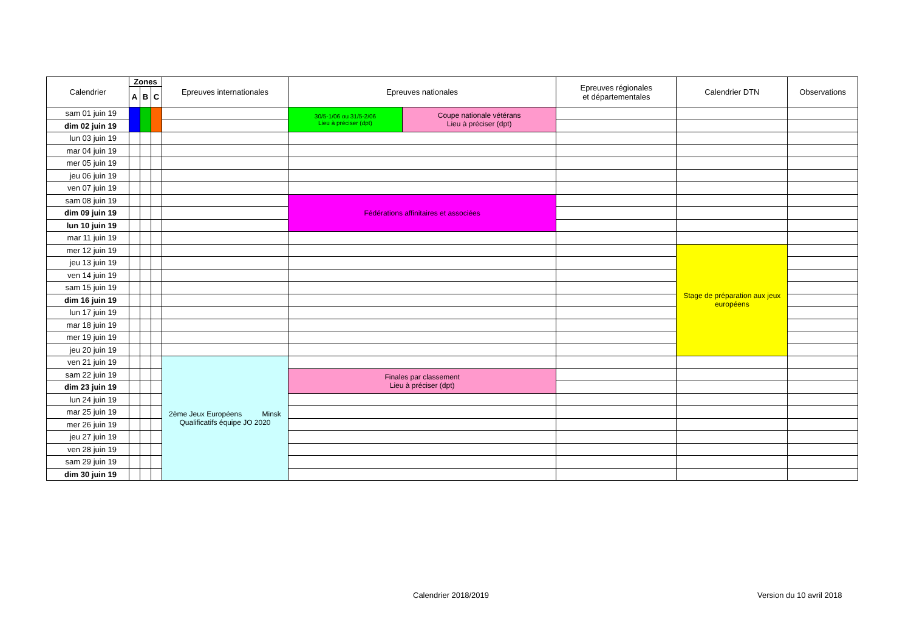| Calendrier | Zones | | | Epreuves internationales | Epreuves nationales | | Epreuves régionales et départementales | Calendrier DTN | Observations |
| --- | --- | --- | --- | --- | --- | --- | --- | --- | --- |
| | A | B | C | | | | | | |
| sam 01 juin 19 | | | | | 30/5-1/06 ou 31/5-2/06 Lieu à préciser (dpt) | Coupe nationale vétérans Lieu à préciser (dpt) | | | |
| dim 02 juin 19 | | | | | | | | | |
| lun 03 juin 19 | | | | | | | | | |
| mar 04 juin 19 | | | | | | | | | |
| mer 05 juin 19 | | | | | | | | | |
| jeu 06 juin 19 | | | | | | | | | |
| ven 07 juin 19 | | | | | | | | | |
| sam 08 juin 19 | | | | | Fédérations affinitaires et associées | | | | |
| dim 09 juin 19 | | | | | | | | | |
| lun 10 juin 19 | | | | | | | | | |
| mar 11 juin 19 | | | | | | | | | |
| mer 12 juin 19 | | | | | | | | Stage de préparation aux jeux européens | |
| jeu 13 juin 19 | | | | | | | | | |
| ven 14 juin 19 | | | | | | | | | |
| sam 15 juin 19 | | | | | | | | | |
| dim 16 juin 19 | | | | | | | | | |
| lun 17 juin 19 | | | | | | | | | |
| mar 18 juin 19 | | | | | | | | | |
| mer 19 juin 19 | | | | | | | | | |
| jeu 20 juin 19 | | | | | | | | | |
| ven 21 juin 19 | | | | 2ème Jeux Européens Minsk Qualificatifs équipe JO 2020 | | | | | |
| sam 22 juin 19 | | | | | Finales par classement Lieu à préciser (dpt) | | | | |
| dim 23 juin 19 | | | | | | | | | |
| lun 24 juin 19 | | | | | | | | | |
| mar 25 juin 19 | | | | | | | | | |
| mer 26 juin 19 | | | | | | | | | |
| jeu 27 juin 19 | | | | | | | | | |
| ven 28 juin 19 | | | | | | | | | |
| sam 29 juin 19 | | | | | | | | | |
| dim 30 juin 19 | | | | | | | | | |
Calendrier 2018/2019 Version du 10 avril 2018